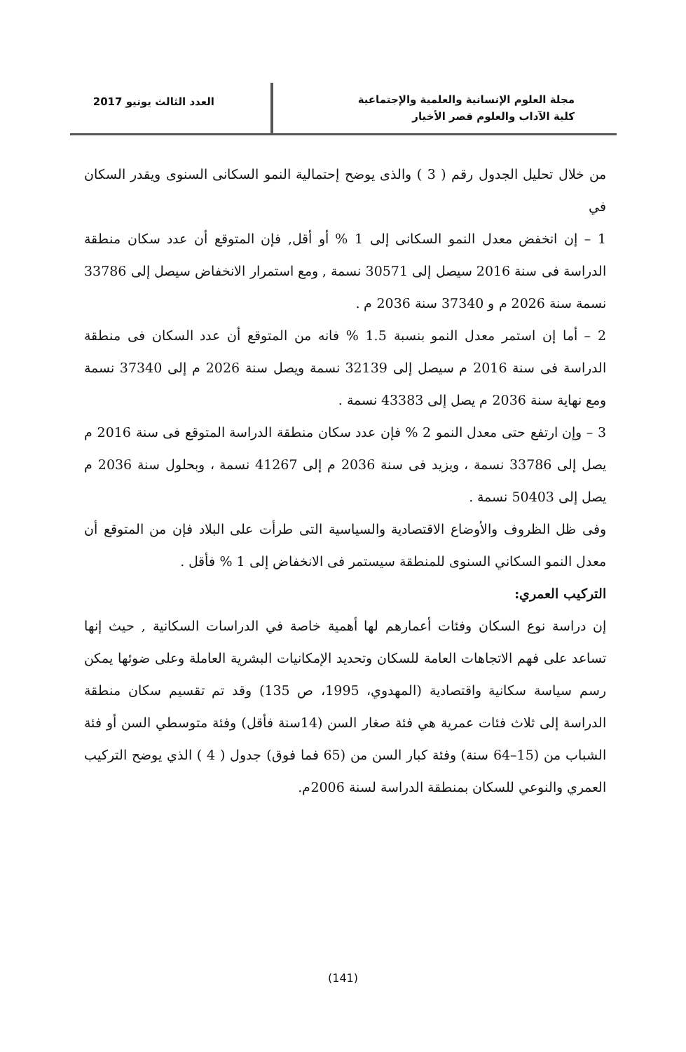مجلة العلوم الإنسانية والعلمية والإجتماعية
كلية الآداب والعلوم قصر الأخيار
العدد الثالث يونيو 2017
من خلال تحليل الجدول رقم ( 3 ) والذى يوضح إحتمالية النمو السكانى السنوى ويقدر السكان في
1 – إن انخفض معدل النمو السكانى إلى 1 % أو أقل, فإن المتوقع أن عدد سكان منطقة الدراسة فى سنة 2016 سيصل إلى 30571 نسمة , ومع استمرار الانخفاض سيصل إلى 33786 نسمة سنة 2026 م و 37340 سنة 2036 م .
2 – أما إن استمر معدل النمو بنسبة 1.5 % فانه من المتوقع أن عدد السكان فى منطقة الدراسة فى سنة 2016 م سيصل إلى 32139 نسمة ويصل سنة 2026 م إلى 37340 نسمة ومع نهاية سنة 2036 م يصل إلى 43383 نسمة .
3 – وإن ارتفع حتى معدل النمو 2 % فإن عدد سكان منطقة الدراسة المتوقع فى سنة 2016 م يصل إلى 33786 نسمة ، ويزيد فى سنة 2036 م إلى 41267 نسمة ، وبحلول سنة 2036 م يصل إلى 50403 نسمة .
وفى ظل الظروف والأوضاع الاقتصادية والسياسية التى طرأت على البلاد فإن من المتوقع أن معدل النمو السكاني السنوى للمنطقة سيستمر فى الانخفاض إلى 1 % فأقل .
التركيب العمري:
إن دراسة نوع السكان وفئات أعمارهم لها أهمية خاصة في الدراسات السكانية , حيث إنها تساعد على فهم الاتجاهات العامة للسكان وتحديد الإمكانيات البشرية العاملة وعلى ضوئها يمكن رسم سياسة سكانية واقتصادية (المهدوي، 1995، ص 135) وقد تم تقسيم سكان منطقة الدراسة إلى ثلاث فئات عمرية هي فئة صغار السن (14سنة فأقل) وفئة متوسطي السن أو فئة الشباب من (15–64 سنة) وفئة كبار السن من (65 فما فوق) جدول ( 4 ) الذي يوضح التركيب العمري والنوعي للسكان بمنطقة الدراسة لسنة 2006م.
(141)